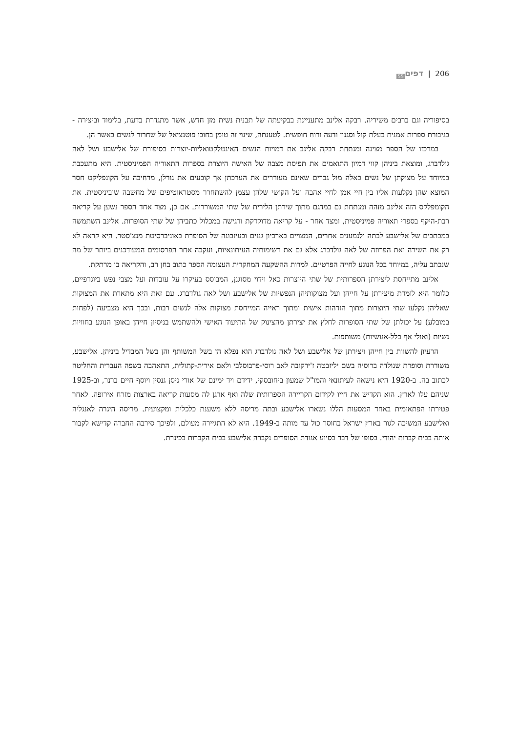206 | דפים<sub>55</sub>
בסיפוריה וגם ברבים משיריה. רבקה אלינב מתעניינת בבקיעתה של תבנית נשית מזן חדש, אשר מתגדרת בדעת, בלימוד וביצירה - בגיבורת ספרות אמנית בעלת קול וסגנון ודעה ורוח חופשית. לטענתה, שינוי זה טומן בחובו פוטנציאל של שחרור לנשים באשר הן.
במרכזו של הספר מציגה ומנתחת רבקה אלינב את דמויות הנשים האינטלקטואליות-יוצרות בסיפורת של אלישבע ושל לאה גולדברג, ומוצאת ביניהן קווי דמיון התואמים את תפיסת מצבה של האישה היוצרת בספרות התאוריה הפמיניסטית. היא מתעכבת במיוחד על מצוקתן של נשים כאלה מול גברים שאינם מעוררים את הערכתן אך קובעים את גורלן, מרחיבה על הקונפליקט חסר המוצא שהן נקלעות אליו בין חיי אמן לחיי אהבה ועל הקושי שלהן עצמן להשתחרר מסטראוטיפים של מחשבה שוביניסטית. את הקומפלקס הזה אלינב מזהה ומנתחת גם במדגם מתוך שירתן הלירית של שתי המשוררות. אם כן, מצד אחד הספר נשען על קריאה רבת-היקף בספרי תאוריה פמיניסטית, ומצד אחר - על קריאה מדוקדקת ורגישה במכלול כתביהן של שתי הסופרות. אלינב השתמשה במכתבים של אלישבע לבתה ולנמענים אחרים, המצויים בארכיון גנזים ובעיזבונה של הסופרת באוניברסיטת מנצ'סטר. היא קראה לא רק את השירה ואת הפרוזה של לאה גולדברג אלא גם את רשימותיה העיתונאיות, ועקבה אחר הפרסומים המעודכנים ביותר של מה שנכתב עליה, במיוחד בכל הנוגע לחייה הפרטיים. למרות ההשקעה המחקרית העצומה הספר כתוב בחן רב, והקריאה בו מרתקת.
אלינב מתייחסת ליצירתן הספרותית של שתי היוצרות כאל וידוי מסוגנן, המבוסס בעיקרו על עובדות ועל מצבי נפש ביוגרפיים, כלומר היא לומדת מיצירתן על חייהן ועל מצוקותיהן הנפשיות של אלישבע ושל לאה גולדברג. עם זאת היא מתארת את המצוקות שאליהן נקלעו שתי היוצרות מתוך הזדהות אישית ומתוך ראייה המייחסת מצוקות אלה לנשים רבות, ובכך היא מצביעה (לפחות במובלע) על יכולתן של שתי הסופרות לחלץ את יצירתן מהצינוק של התיעוד האישי ולהשתמש בניסיון חייהן באופן הנוגע בחוויות נשיות (ואולי אף כלל-אנושיות) משותפות.
הרעיון להשוות בין חייהן ויצירתן של אלישבע ושל לאה גולדברג הוא נפלא הן בשל המשותף והן בשל המבדיל ביניהן. אלישבע, משוררת וסופרת שנולדה ברוסיה בשם יליזבטה ז'ירקובה לאב רוסי-פרבוסלבי ולאם אירית-קתולית, התאהבה בשפה העברית והחליטה לכתוב בה. ב-1920 היא נישאה לעיתונאי והמו"ל שמעון ביחובסקי, ידידם ויד ימינם של אורי ניסן גנסין ויוסף חיים ברנר, וב-1925 שניהם עלו לארץ. הוא הקדיש את חייו לקידום הקריירה הספרותית שלה ואף ארגן לה מסעות קריאה בארצות מזרח אירופה. לאחר פטירתו הפתאומית באחד המסעות הללו נשארו אלישבע ובתה מריסה ללא משענת כלכלית ומקצועית. מריסה היגרה לאנגליה ואלישבע המשיכה לגור בארץ ישראל בחוסר כול עד מותה ב-1949. היא לא התגיירה מעולם, ולפיכך סירבה החברה קדישא לקבור אותה בבית קברות יהודי. בסופו של דבר בסיוע אגודת הסופרים נקברה אלישבע בבית הקברות בכינרת.